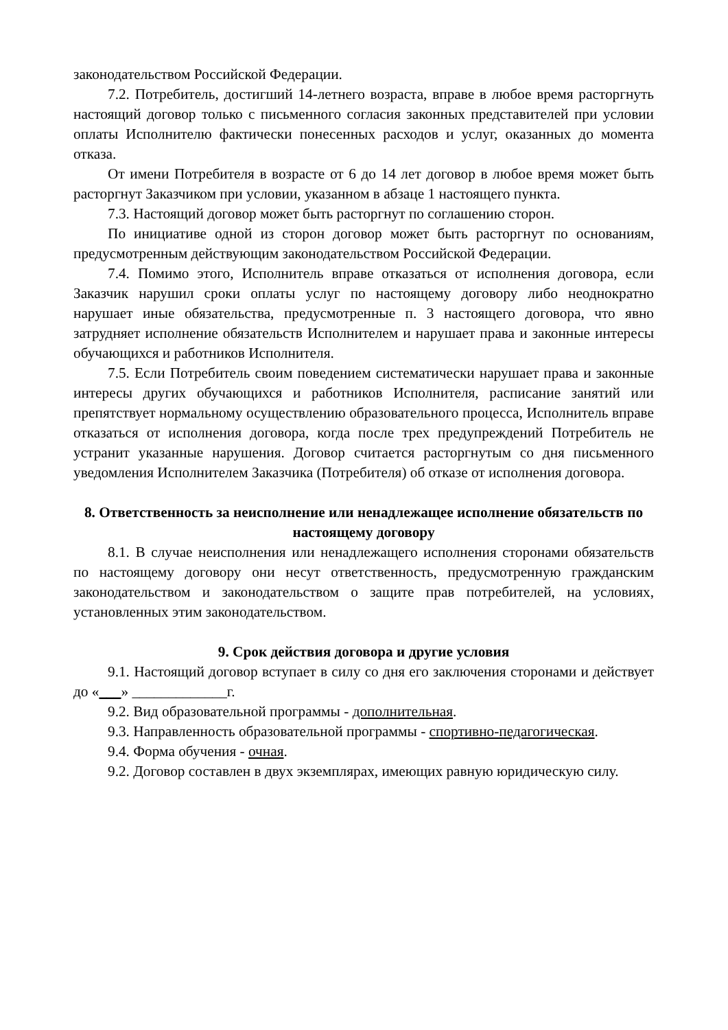законодательством Российской Федерации.
7.2. Потребитель, достигший 14-летнего возраста, вправе в любое время расторгнуть настоящий договор только с письменного согласия законных представителей при условии оплаты Исполнителю фактически понесенных расходов и услуг, оказанных до момента отказа.
От имени Потребителя в возрасте от 6 до 14 лет договор в любое время может быть расторгнут Заказчиком при условии, указанном в абзаце 1 настоящего пункта.
7.3. Настоящий договор может быть расторгнут по соглашению сторон.
По инициативе одной из сторон договор может быть расторгнут по основаниям, предусмотренным действующим законодательством Российской Федерации.
7.4. Помимо этого, Исполнитель вправе отказаться от исполнения договора, если Заказчик нарушил сроки оплаты услуг по настоящему договору либо неоднократно нарушает иные обязательства, предусмотренные п. 3 настоящего договора, что явно затрудняет исполнение обязательств Исполнителем и нарушает права и законные интересы обучающихся и работников Исполнителя.
7.5. Если Потребитель своим поведением систематически нарушает права и законные интересы других обучающихся и работников Исполнителя, расписание занятий или препятствует нормальному осуществлению образовательного процесса, Исполнитель вправе отказаться от исполнения договора, когда после трех предупреждений Потребитель не устранит указанные нарушения. Договор считается расторгнутым со дня письменного уведомления Исполнителем Заказчика (Потребителя) об отказе от исполнения договора.
8. Ответственность за неисполнение или ненадлежащее исполнение обязательств по настоящему договору
8.1. В случае неисполнения или ненадлежащего исполнения сторонами обязательств по настоящему договору они несут ответственность, предусмотренную гражданским законодательством и законодательством о защите прав потребителей, на условиях, установленных этим законодательством.
9. Срок действия договора и другие условия
9.1. Настоящий договор вступает в силу со дня его заключения сторонами и действует до «___» _____________г.
9.2. Вид образовательной программы - дополнительная.
9.3. Направленность образовательной программы - спортивно-педагогическая.
9.4. Форма обучения - очная.
9.2. Договор составлен в двух экземплярах, имеющих равную юридическую силу.